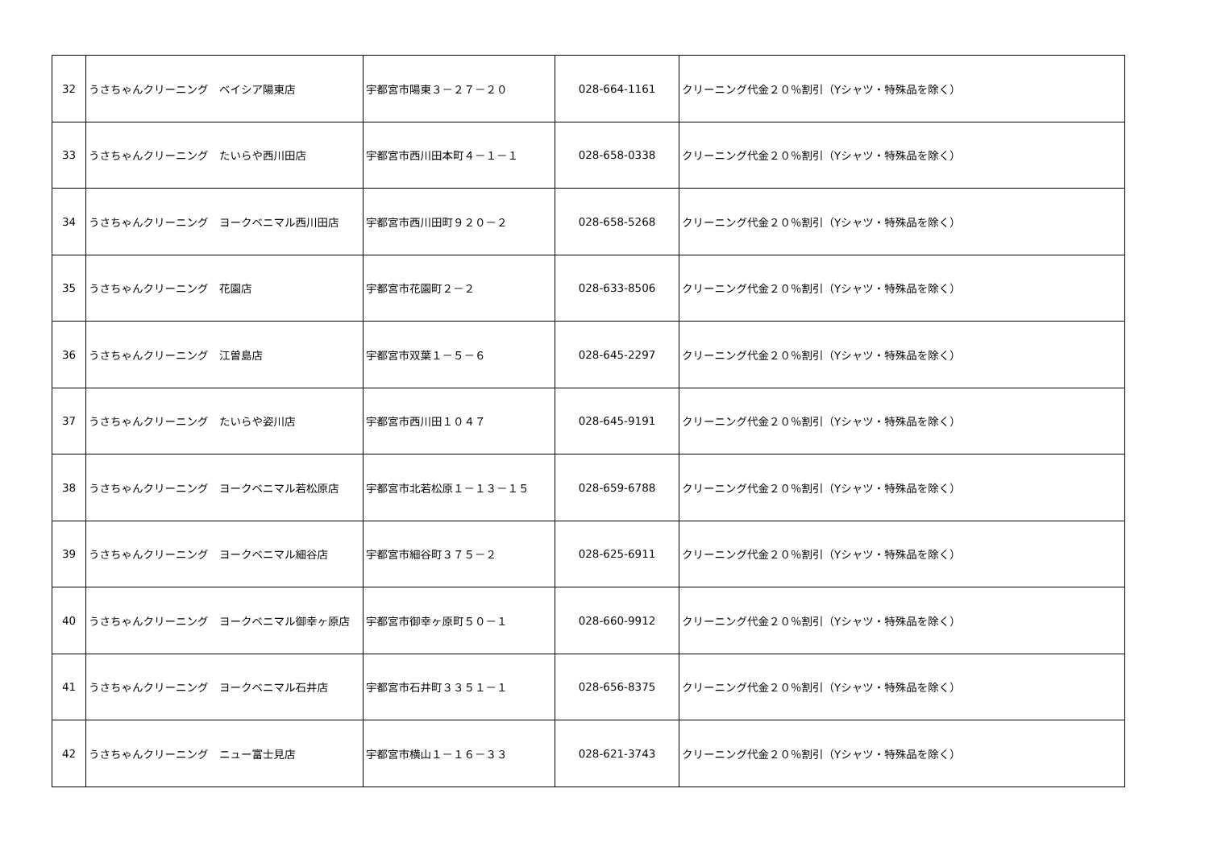| 32 | うさちゃんクリーニング ベイシア陽東店 | 宇都宮市陽東３－２７－２０ | 028-664-1161 | クリーニング代金２０％割引（Yシャツ・特殊品を除く） |
| 33 | うさちゃんクリーニング たいらや西川田店 | 宇都宮市西川田本町４－１－１ | 028-658-0338 | クリーニング代金２０％割引（Yシャツ・特殊品を除く） |
| 34 | うさちゃんクリーニング ヨークベニマル西川田店 | 宇都宮市西川田町９２０－２ | 028-658-5268 | クリーニング代金２０％割引（Yシャツ・特殊品を除く） |
| 35 | うさちゃんクリーニング 花園店 | 宇都宮市花園町２－２ | 028-633-8506 | クリーニング代金２０％割引（Yシャツ・特殊品を除く） |
| 36 | うさちゃんクリーニング 江曽島店 | 宇都宮市双葉１－５－６ | 028-645-2297 | クリーニング代金２０％割引（Yシャツ・特殊品を除く） |
| 37 | うさちゃんクリーニング たいらや姿川店 | 宇都宮市西川田１０４７ | 028-645-9191 | クリーニング代金２０％割引（Yシャツ・特殊品を除く） |
| 38 | うさちゃんクリーニング ヨークベニマル若松原店 | 宇都宮市北若松原１－１３－１５ | 028-659-6788 | クリーニング代金２０％割引（Yシャツ・特殊品を除く） |
| 39 | うさちゃんクリーニング ヨークベニマル細谷店 | 宇都宮市細谷町３７５－２ | 028-625-6911 | クリーニング代金２０％割引（Yシャツ・特殊品を除く） |
| 40 | うさちゃんクリーニング ヨークベニマル御幸ヶ原店 | 宇都宮市御幸ヶ原町５０－１ | 028-660-9912 | クリーニング代金２０％割引（Yシャツ・特殊品を除く） |
| 41 | うさちゃんクリーニング ヨークベニマル石井店 | 宇都宮市石井町３３５１－１ | 028-656-8375 | クリーニング代金２０％割引（Yシャツ・特殊品を除く） |
| 42 | うさちゃんクリーニング ニュー富士見店 | 宇都宮市横山１－１６－３３ | 028-621-3743 | クリーニング代金２０％割引（Yシャツ・特殊品を除く） |